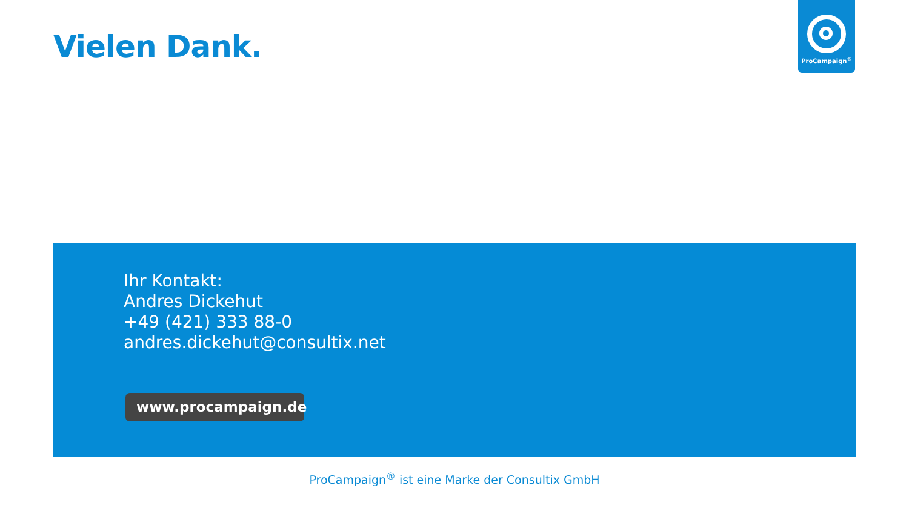Vielen Dank.
ProCampaign<sup>®</sup>
Ihr Kontakt:
Andres Dickehut
+49 (421) 333 88-0
andres.dickehut@consultix.net
www.procampaign.de
ProCampaign<sup>®</sup> ist eine Marke der Consultix GmbH